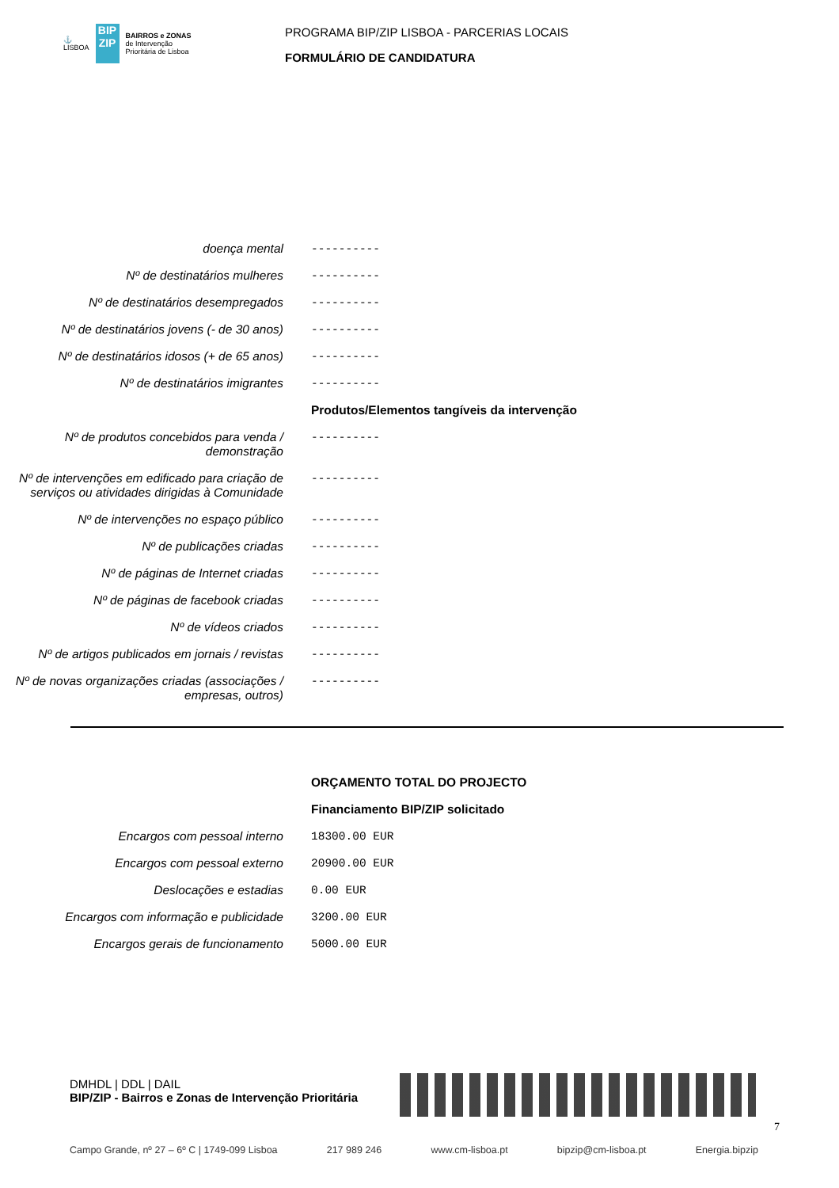⚓
LISBOA
BIP
ZIP
BAIRROS e ZONAS
de Intervenção
Prioritária de Lisboa
PROGRAMA BIP/ZIP LISBOA - PARCERIAS LOCAIS
FORMULÁRIO DE CANDIDATURA
doença mental ----------
Nº de destinatários mulheres ----------
Nº de destinatários desempregados ----------
Nº de destinatários jovens (- de 30 anos)
----------
Nº de destinatários idosos (+ de 65 anos)
----------
Nº de destinatários imigrantes ----------
Produtos/Elementos tangíveis da intervenção
Nº de produtos concebidos para venda / demonstração
----------
Nº de intervenções em edificado para criação de serviços ou atividades dirigidas à Comunidade
----------
Nº de intervenções no espaço público ----------
Nº de publicações criadas ----------
Nº de páginas de Internet criadas ----------
Nº de páginas de facebook criadas ----------
Nº de vídeos criados ----------
Nº de artigos publicados em jornais / revistas
----------
Nº de novas organizações criadas (associações / empresas, outros)
----------
ORÇAMENTO TOTAL DO PROJECTO
Financiamento BIP/ZIP solicitado
Encargos com pessoal interno 18300.00 EUR
Encargos com pessoal externo 20900.00 EUR
Deslocações e estadias 0.00 EUR
Encargos com informação e publicidade 3200.00 EUR
Encargos gerais de funcionamento 5000.00 EUR
DMHDL | DDL | DAIL
BIP/ZIP - Bairros e Zonas de Intervenção Prioritária
7
Campo Grande, nº 27 – 6º C | 1749-099 Lisboa 217 989 246 www.cm-lisboa.pt bipzip@cm-lisboa.pt Energia.bipzip